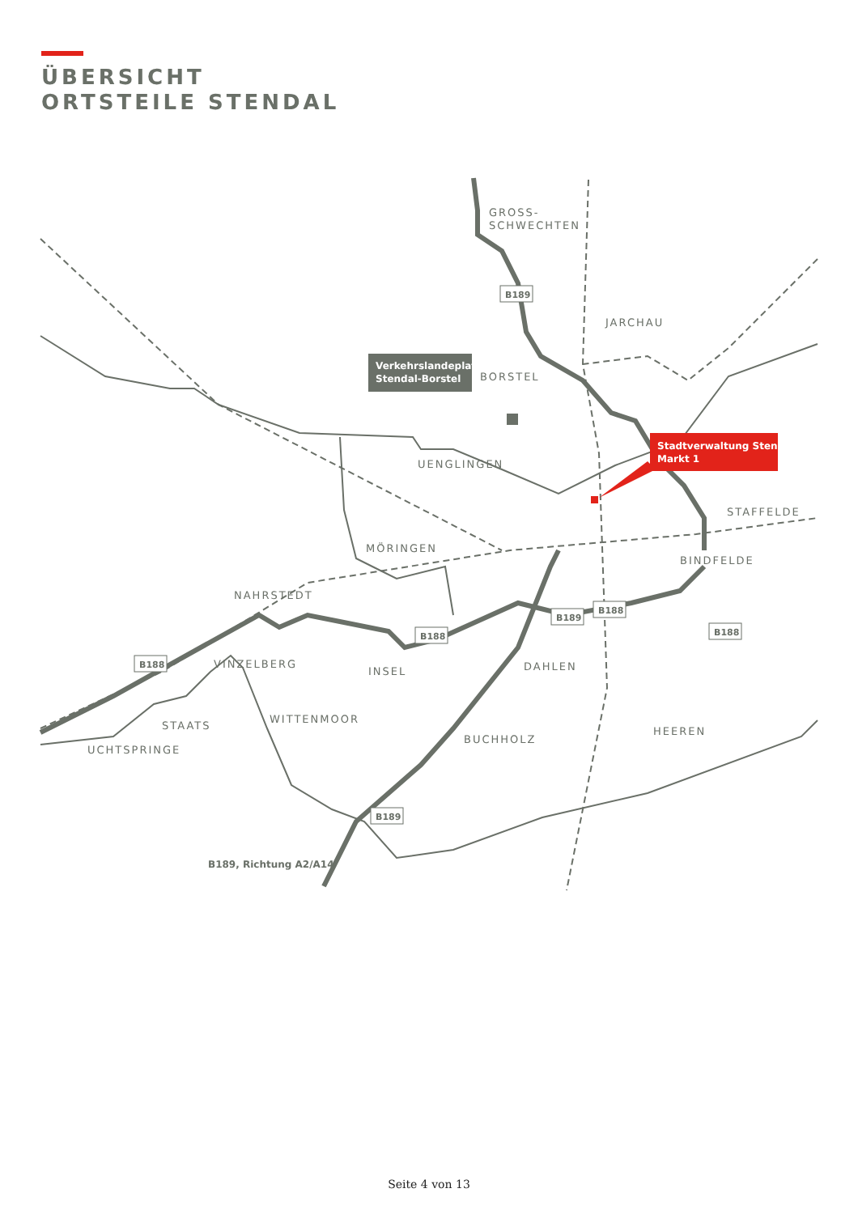ÜBERSICHT
ORTSTEILE STENDAL
Verkehrslandeplatz
Stendal-Borstel
Stadtverwaltung Stendal
Markt 1
GROSS-
SCHWECHTEN
JARCHAU
BORSTEL
UENGLINGEN
STAFFELDE
MÖRINGEN
BINDFELDE
NAHRSTEDT
VINZELBERG
INSEL
DAHLEN
WITTENMOOR
STAATS
HEEREN
BUCHHOLZ
UCHTSPRINGE
B189
B188
B188
B189
B188
B188
B189
B189, Richtung A2/A14
Seite 4 von 13